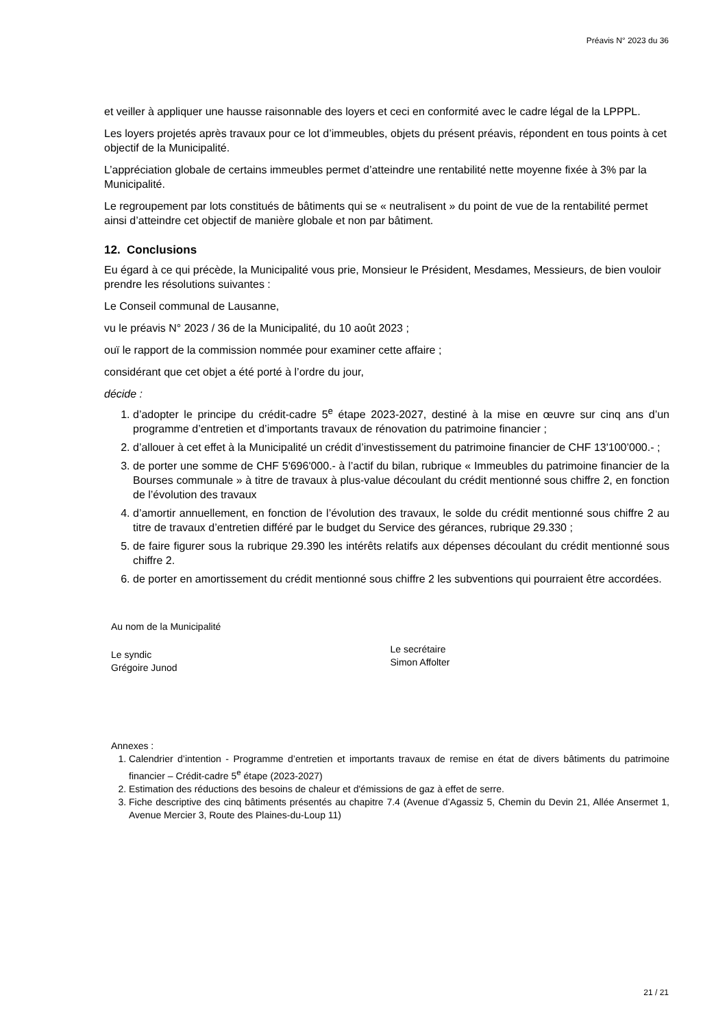Préavis N° 2023 du 36
et veiller à appliquer une hausse raisonnable des loyers et ceci en conformité avec le cadre légal de la LPPPL.
Les loyers projetés après travaux pour ce lot d’immeubles, objets du présent préavis, répondent en tous points à cet objectif de la Municipalité.
L’appréciation globale de certains immeubles permet d’atteindre une rentabilité nette moyenne fixée à 3% par la Municipalité.
Le regroupement par lots constitués de bâtiments qui se « neutralisent » du point de vue de la rentabilité permet ainsi d’atteindre cet objectif de manière globale et non par bâtiment.
12. Conclusions
Eu égard à ce qui précède, la Municipalité vous prie, Monsieur le Président, Mesdames, Messieurs, de bien vouloir prendre les résolutions suivantes :
Le Conseil communal de Lausanne,
vu le préavis N° 2023 / 36 de la Municipalité, du 10 août 2023 ;
ouï le rapport de la commission nommée pour examiner cette affaire ;
considérant que cet objet a été porté à l’ordre du jour,
décide :
1. d’adopter le principe du crédit-cadre 5<sup>e</sup> étape 2023-2027, destiné à la mise en œuvre sur cinq ans d’un programme d’entretien et d’importants travaux de rénovation du patrimoine financier ;
2. d’allouer à cet effet à la Municipalité un crédit d’investissement du patrimoine financier de CHF 13'100’000.- ;
3. de porter une somme de CHF 5'696'000.- à l’actif du bilan, rubrique « Immeubles du patrimoine financier de la Bourses communale » à titre de travaux à plus-value découlant du crédit mentionné sous chiffre 2, en fonction de l’évolution des travaux
4. d’amortir annuellement, en fonction de l’évolution des travaux, le solde du crédit mentionné sous chiffre 2 au titre de travaux d’entretien différé par le budget du Service des gérances, rubrique 29.330 ;
5. de faire figurer sous la rubrique 29.390 les intérêts relatifs aux dépenses découlant du crédit mentionné sous chiffre 2.
6. de porter en amortissement du crédit mentionné sous chiffre 2 les subventions qui pourraient être accordées.
Au nom de la Municipalité
Le syndic
Grégoire Junod
Le secrétaire
Simon Affolter
Annexes :
1. Calendrier d’intention - Programme d’entretien et importants travaux de remise en état de divers bâtiments du patrimoine financier – Crédit-cadre 5<sup>e</sup> étape (2023-2027)
2. Estimation des réductions des besoins de chaleur et d'émissions de gaz à effet de serre.
3. Fiche descriptive des cinq bâtiments présentés au chapitre 7.4 (Avenue d’Agassiz 5, Chemin du Devin 21, Allée Ansermet 1, Avenue Mercier 3, Route des Plaines-du-Loup 11)
21 / 21